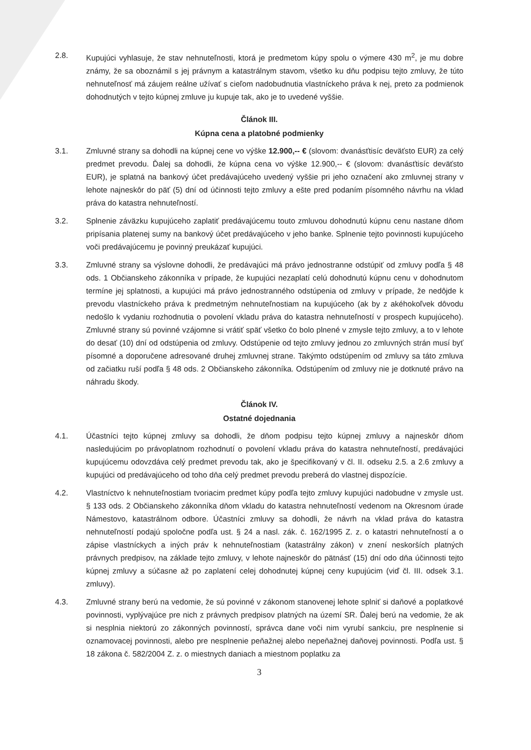2.8. Kupujúci vyhlasuje, že stav nehnuteľnosti, ktorá je predmetom kúpy spolu o výmere 430 m<sup>2</sup>, je mu dobre známy, že sa oboznámil s jej právnym a katastrálnym stavom, všetko ku dňu podpisu tejto zmluvy, že túto nehnuteľnosť má záujem reálne užívať s cieľom nadobudnutia vlastníckeho práva k nej, preto za podmienok dohodnutých v tejto kúpnej zmluve ju kupuje tak, ako je to uvedené vyššie.
Článok III.
Kúpna cena a platobné podmienky
3.1. Zmluvné strany sa dohodli na kúpnej cene vo výške 12.900,-- € (slovom: dvanásťtisíc deväťsto EUR) za celý predmet prevodu. Ďalej sa dohodli, že kúpna cena vo výške 12.900,-- € (slovom: dvanásťtisíc deväťsto EUR), je splatná na bankový účet predávajúceho uvedený vyššie pri jeho označení ako zmluvnej strany v lehote najneskôr do päť (5) dní od účinnosti tejto zmluvy a ešte pred podaním písomného návrhu na vklad práva do katastra nehnuteľností.
3.2. Splnenie záväzku kupujúceho zaplatiť predávajúcemu touto zmluvou dohodnutú kúpnu cenu nastane dňom pripísania platenej sumy na bankový účet predávajúceho v jeho banke. Splnenie tejto povinnosti kupujúceho voči predávajúcemu je povinný preukázať kupujúci.
3.3. Zmluvné strany sa výslovne dohodli, že predávajúci má právo jednostranne odstúpiť od zmluvy podľa § 48 ods. 1 Občianskeho zákonníka v prípade, že kupujúci nezaplatí celú dohodnutú kúpnu cenu v dohodnutom termíne jej splatnosti, a kupujúci má právo jednostranného odstúpenia od zmluvy v prípade, že nedôjde k prevodu vlastníckeho práva k predmetným nehnuteľnostiam na kupujúceho (ak by z akéhokoľvek dôvodu nedošlo k vydaniu rozhodnutia o povolení vkladu práva do katastra nehnuteľností v prospech kupujúceho). Zmluvné strany sú povinné vzájomne si vrátiť späť všetko čo bolo plnené v zmysle tejto zmluvy, a to v lehote do desať (10) dní od odstúpenia od zmluvy. Odstúpenie od tejto zmluvy jednou zo zmluvných strán musí byť písomné a doporučene adresované druhej zmluvnej strane. Takýmto odstúpením od zmluvy sa táto zmluva od začiatku ruší podľa § 48 ods. 2 Občianskeho zákonníka. Odstúpením od zmluvy nie je dotknuté právo na náhradu škody.
Článok IV.
Ostatné dojednania
4.1. Účastníci tejto kúpnej zmluvy sa dohodli, že dňom podpisu tejto kúpnej zmluvy a najneskôr dňom nasledujúcim po právoplatnom rozhodnutí o povolení vkladu práva do katastra nehnuteľností, predávajúci kupujúcemu odovzdáva celý predmet prevodu tak, ako je špecifikovaný v čl. II. odseku 2.5. a 2.6 zmluvy a kupujúci od predávajúceho od toho dňa celý predmet prevodu preberá do vlastnej dispozície.
4.2. Vlastníctvo k nehnuteľnostiam tvoriacim predmet kúpy podľa tejto zmluvy kupujúci nadobudne v zmysle ust. § 133 ods. 2 Občianskeho zákonníka dňom vkladu do katastra nehnuteľností vedenom na Okresnom úrade Námestovo, katastrálnom odbore. Účastníci zmluvy sa dohodli, že návrh na vklad práva do katastra nehnuteľností podajú spoločne podľa ust. § 24 a nasl. zák. č. 162/1995 Z. z. o katastri nehnuteľností a o zápise vlastníckych a iných práv k nehnuteľnostiam (katastrálny zákon) v znení neskorších platných právnych predpisov, na základe tejto zmluvy, v lehote najneskôr do pätnásť (15) dní odo dňa účinnosti tejto kúpnej zmluvy a súčasne až po zaplatení celej dohodnutej kúpnej ceny kupujúcim (viď čl. III. odsek 3.1. zmluvy).
4.3. Zmluvné strany berú na vedomie, že sú povinné v zákonom stanovenej lehote splniť si daňové a poplatkové povinnosti, vyplývajúce pre nich z právnych predpisov platných na území SR. Ďalej berú na vedomie, že ak si nesplnia niektorú zo zákonných povinností, správca dane voči nim vyrubí sankciu, pre nesplnenie si oznamovacej povinnosti, alebo pre nesplnenie peňažnej alebo nepeňažnej daňovej povinnosti. Podľa ust. § 18 zákona č. 582/2004 Z. z. o miestnych daniach a miestnom poplatku za
3